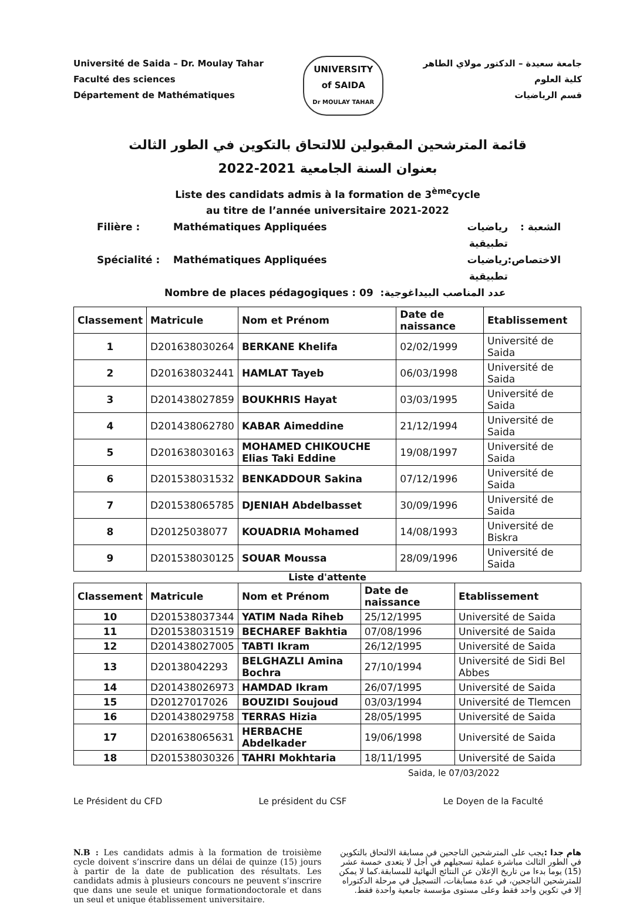Université de Saida – Dr. Moulay Tahar
Faculté des sciences
Département de Mathématiques
UNIVERSITY
of SAIDA
Dr MOULAY TAHAR
جامعة سعيدة – الدكتور مولاي الطاهر
كلية العلوم
قسم الرياضيات
قائمة المترشحين المقبولين للالتحاق بالتكوين في الطور الثالث
بعنوان السنة الجامعية 2021-2022
Liste des candidats admis à la formation de 3<sup>ème</sup>cycle
au titre de l’année universitaire 2021-2022
Filière : Mathématiques Appliquées رياضيات تطبيقية الشعبة :
Spécialité : Mathématiques Appliquées رياضيات تطبيقية الاختصاص:
Nombre de places pédagogiques : 09 عدد المناصب البيداغوجية:
| Classement | Matricule | Nom et Prénom | Date de naissance | Etablissement |
| --- | --- | --- | --- | --- |
| 1 | D201638030264 | BERKANE Khelifa | 02/02/1999 | Université de Saida |
| 2 | D201638032441 | HAMLAT Tayeb | 06/03/1998 | Université de Saida |
| 3 | D201438027859 | BOUKHRIS Hayat | 03/03/1995 | Université de Saida |
| 4 | D201438062780 | KABAR Aimeddine | 21/12/1994 | Université de Saida |
| 5 | D201638030163 | MOHAMED CHIKOUCHE Elias Taki Eddine | 19/08/1997 | Université de Saida |
| 6 | D201538031532 | BENKADDOUR Sakina | 07/12/1996 | Université de Saida |
| 7 | D201538065785 | DJENIAH Abdelbasset | 30/09/1996 | Université de Saida |
| 8 | D20125038077 | KOUADRIA Mohamed | 14/08/1993 | Université de Biskra |
| 9 | D201538030125 | SOUAR Moussa | 28/09/1996 | Université de Saida |
Liste d'attente
| Classement | Matricule | Nom et Prénom | Date de naissance | Etablissement |
| --- | --- | --- | --- | --- |
| 10 | D201538037344 | YATIM Nada Riheb | 25/12/1995 | Université de Saida |
| 11 | D201538031519 | BECHAREF Bakhtia | 07/08/1996 | Université de Saida |
| 12 | D201438027005 | TABTI Ikram | 26/12/1995 | Université de Saida |
| 13 | D20138042293 | BELGHAZLI Amina Bochra | 27/10/1994 | Université de Sidi Bel Abbes |
| 14 | D201438026973 | HAMDAD Ikram | 26/07/1995 | Université de Saida |
| 15 | D20127017026 | BOUZIDI Soujoud | 03/03/1994 | Université de Tlemcen |
| 16 | D201438029758 | TERRAS Hizia | 28/05/1995 | Université de Saida |
| 17 | D201638065631 | HERBACHE Abdelkader | 19/06/1998 | Université de Saida |
| 18 | D201538030326 | TAHRI Mokhtaria | 18/11/1995 | Université de Saida |
Saida, le 07/03/2022
Le Président du CFD Le président du CSF Le Doyen de la Faculté
N.B : Les candidats admis à la formation de troisième cycle doivent s’inscrire dans un délai de quinze (15) jours à partir de la date de publication des résultats. Les candidats admis à plusieurs concours ne peuvent s’inscrire que dans une seule et unique formationdoctorale et dans un seul et unique établissement universitaire.
هام جدا : يجب على المترشحين الناجحين في مسابقة الالتحاق بالتكوين في الطور الثالث مباشرة عملية تسجيلهم في أجل لا يتعدى خمسة عشر (15) يوما بدءا من تاريخ الإعلان عن النتائج النهائية للمسابقة.كما لا يمكن للمترشحين الناجحين، في عدة مسابقات، التسجيل في مرحلة الدكتوراه إلا في تكوين واحد فقط وعلى مستوى مؤسسة جامعية واحدة فقط.